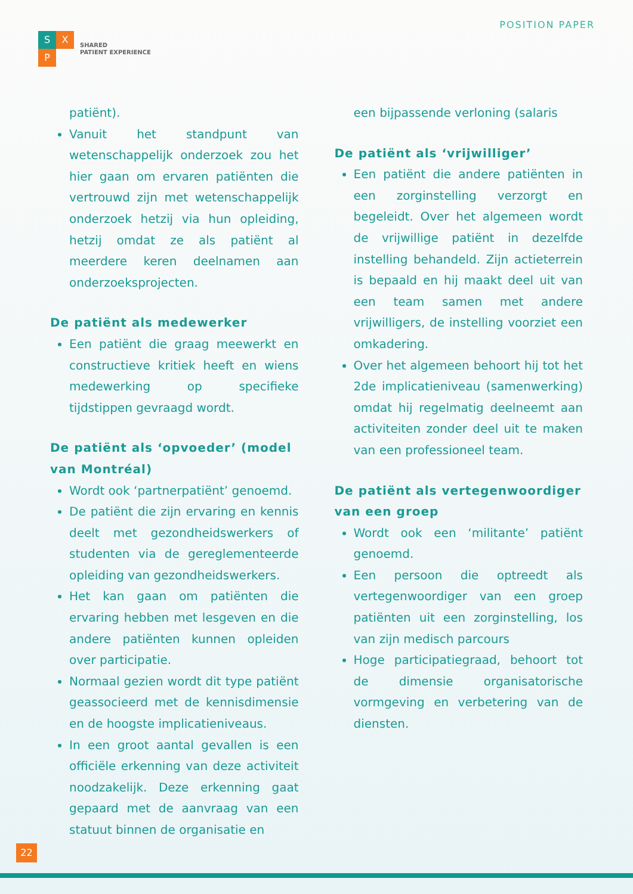S X
P
SHARED
PATIENT EXPERIENCE
POSITION PAPER
patiënt).
Vanuit het standpunt van wetenschappelijk onderzoek zou het hier gaan om ervaren patiënten die vertrouwd zijn met wetenschappelijk onderzoek hetzij via hun opleiding, hetzij omdat ze als patiënt al meerdere keren deelnamen aan onderzoeksprojecten.
De patiënt als medewerker
Een patiënt die graag meewerkt en constructieve kritiek heeft en wiens medewerking op specifieke tijdstippen gevraagd wordt.
De patiënt als ‘opvoeder’ (model van Montréal)
Wordt ook ‘partnerpatiënt’ genoemd.
De patiënt die zijn ervaring en kennis deelt met gezondheidswerkers of studenten via de gereglementeerde opleiding van gezondheidswerkers.
Het kan gaan om patiënten die ervaring hebben met lesgeven en die andere patiënten kunnen opleiden over participatie.
Normaal gezien wordt dit type patiënt geassocieerd met de kennisdimensie en de hoogste implicatieniveaus.
In een groot aantal gevallen is een officiële erkenning van deze activiteit noodzakelijk. Deze erkenning gaat gepaard met de aanvraag van een statuut binnen de organisatie en
een bijpassende verloning (salaris
De patiënt als ‘vrijwilliger’
Een patiënt die andere patiënten in een zorginstelling verzorgt en begeleidt. Over het algemeen wordt de vrijwillige patiënt in dezelfde instelling behandeld. Zijn actieterrein is bepaald en hij maakt deel uit van een team samen met andere vrijwilligers, de instelling voorziet een omkadering.
Over het algemeen behoort hij tot het 2de implicatieniveau (samenwerking) omdat hij regelmatig deelneemt aan activiteiten zonder deel uit te maken van een professioneel team.
De patiënt als vertegenwoordiger van een groep
Wordt ook een ‘militante’ patiënt genoemd.
Een persoon die optreedt als vertegenwoordiger van een groep patiënten uit een zorginstelling, los van zijn medisch parcours
Hoge participatiegraad, behoort tot de dimensie organisatorische vormgeving en verbetering van de diensten.
22